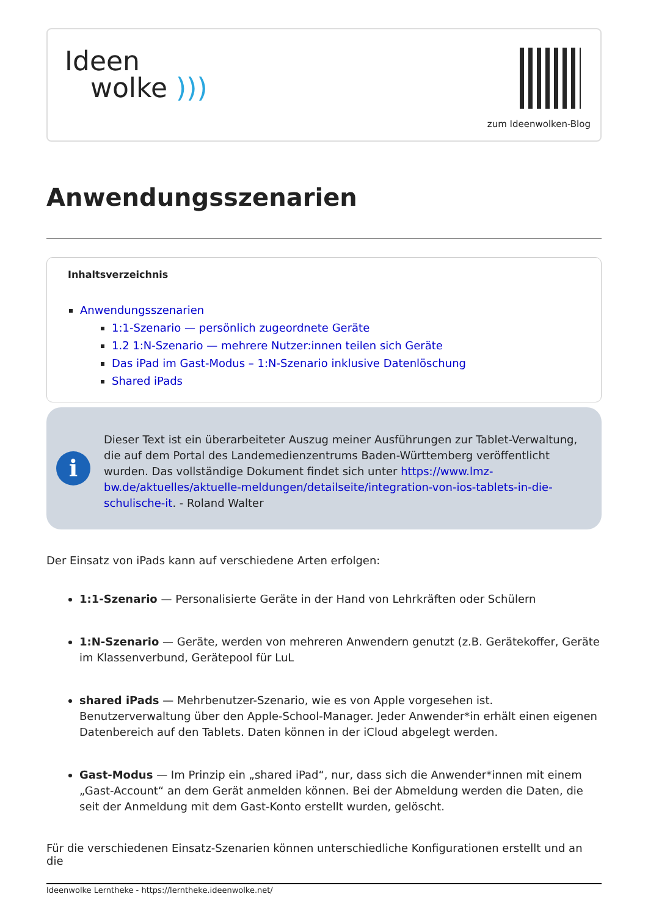Ideen
wolke )))
zum Ideenwolken-Blog
Anwendungsszenarien
Inhaltsverzeichnis
Anwendungsszenarien
1:1-Szenario — persönlich zugeordnete Geräte
1.2 1:N-Szenario — mehrere Nutzer:innen teilen sich Geräte
Das iPad im Gast-Modus – 1:N-Szenario inklusive Datenlöschung
Shared iPads
i
Dieser Text ist ein überarbeiteter Auszug meiner Ausführungen zur Tablet-Verwaltung, die auf dem Portal des Landemedienzentrums Baden-Württemberg veröffentlicht wurden. Das vollständige Dokument findet sich unter https://www.lmz-bw.de/aktuelles/aktuelle-meldungen/detailseite/integration-von-ios-tablets-in-die-schulische-it. - Roland Walter
Der Einsatz von iPads kann auf verschiedene Arten erfolgen:
1:1-Szenario — Personalisierte Geräte in der Hand von Lehrkräften oder Schülern
1:N-Szenario — Geräte, werden von mehreren Anwendern genutzt (z.B. Gerätekoffer, Geräte im Klassenverbund, Gerätepool für LuL
shared iPads — Mehrbenutzer-Szenario, wie es von Apple vorgesehen ist. Benutzerverwaltung über den Apple-School-Manager. Jeder Anwender*in erhält einen eigenen Datenbereich auf den Tablets. Daten können in der iCloud abgelegt werden.
Gast-Modus — Im Prinzip ein „shared iPad“, nur, dass sich die Anwender*innen mit einem „Gast-Account“ an dem Gerät anmelden können. Bei der Abmeldung werden die Daten, die seit der Anmeldung mit dem Gast-Konto erstellt wurden, gelöscht.
Für die verschiedenen Einsatz-Szenarien können unterschiedliche Konfigurationen erstellt und an die
Ideenwolke Lerntheke - https://lerntheke.ideenwolke.net/